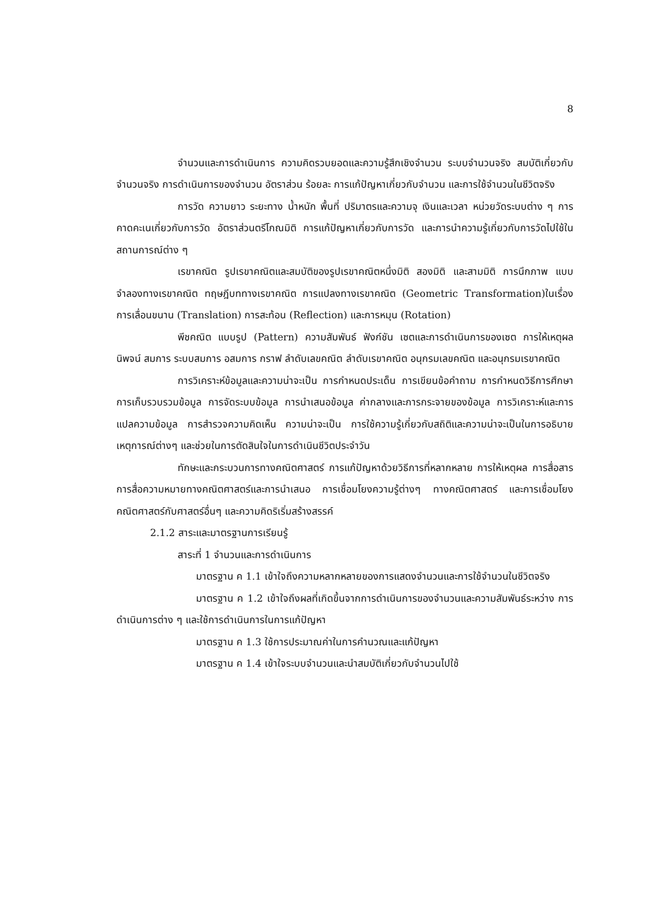8
จำนวนและการดำเนินการ ความคิดรวบยอดและความรู้สึกเชิงจำนวน ระบบจำนวนจริง สมบัติเกี่ยวกับจำนวนจริง การดำเนินการของจำนวน อัตราส่วน ร้อยละ การแก้ปัญหาเกี่ยวกับจำนวน และการใช้จำนวนในชีวิตจริง
การวัด ความยาว ระยะทาง น้ำหนัก พื้นที่ ปริมาตรและความจุ เงินและเวลา หน่วยวัดระบบต่าง ๆ การคาดคะเนเกี่ยวกับการวัด อัตราส่วนตรีโกณมิติ การแก้ปัญหาเกี่ยวกับการวัด และการนำความรู้เกี่ยวกับการวัดไปใช้ในสถานการณ์ต่าง ๆ
เรขาคณิต รูปเรขาคณิตและสมบัติของรูปเรขาคณิตหนึ่งมิติ สองมิติ และสามมิติ การนึกภาพ แบบจำลองทางเรขาคณิต ทฤษฎีบททางเรขาคณิต การแปลงทางเรขาคณิต (Geometric Transformation)ในเรื่องการเลื่อนขนาน (Translation) การสะท้อน (Reflection) และการหมุน (Rotation)
พีชคณิต แบบรูป (Pattern) ความสัมพันธ์ ฟังก์ชัน เซตและการดำเนินการของเซต การให้เหตุผล นิพจน์ สมการ ระบบสมการ อสมการ กราฟ ลำดับเลขคณิต ลำดับเรขาคณิต อนุกรมเลขคณิต และอนุกรมเรขาคณิต
การวิเคราะห์ข้อมูลและความน่าจะเป็น การกำหนดประเด็น การเขียนข้อคำถาม การกำหนดวิธีการศึกษา การเก็บรวบรวมข้อมูล การจัดระบบข้อมูล การนำเสนอข้อมูล ค่ากลางและการกระจายของข้อมูล การวิเคราะห์และการแปลความข้อมูล การสำรวจความคิดเห็น ความน่าจะเป็น การใช้ความรู้เกี่ยวกับสถิติและความน่าจะเป็นในการอธิบายเหตุการณ์ต่างๆ และช่วยในการตัดสินใจในการดำเนินชีวิตประจำวัน
ทักษะและกระบวนการทางคณิตศาสตร์ การแก้ปัญหาด้วยวิธีการที่หลากหลาย การให้เหตุผล การสื่อสาร การสื่อความหมายทางคณิตศาสตร์และการนำเสนอ การเชื่อมโยงความรู้ต่างๆ ทางคณิตศาสตร์ และการเชื่อมโยงคณิตศาสตร์กับศาสตร์อื่นๆ และความคิดริเริ่มสร้างสรรค์
2.1.2 สาระและมาตรฐานการเรียนรู้
สาระที่ 1 จำนวนและการดำเนินการ
มาตรฐาน ค 1.1 เข้าใจถึงความหลากหลายของการแสดงจำนวนและการใช้จำนวนในชีวิตจริง
มาตรฐาน ค 1.2 เข้าใจถึงผลที่เกิดขึ้นจากการดำเนินการของจำนวนและความสัมพันธ์ระหว่าง การดำเนินการต่าง ๆ และใช้การดำเนินการในการแก้ปัญหา
มาตรฐาน ค 1.3 ใช้การประมาณค่าในการคำนวณและแก้ปัญหา
มาตรฐาน ค 1.4 เข้าใจระบบจำนวนและนำสมบัติเกี่ยวกับจำนวนไปใช้